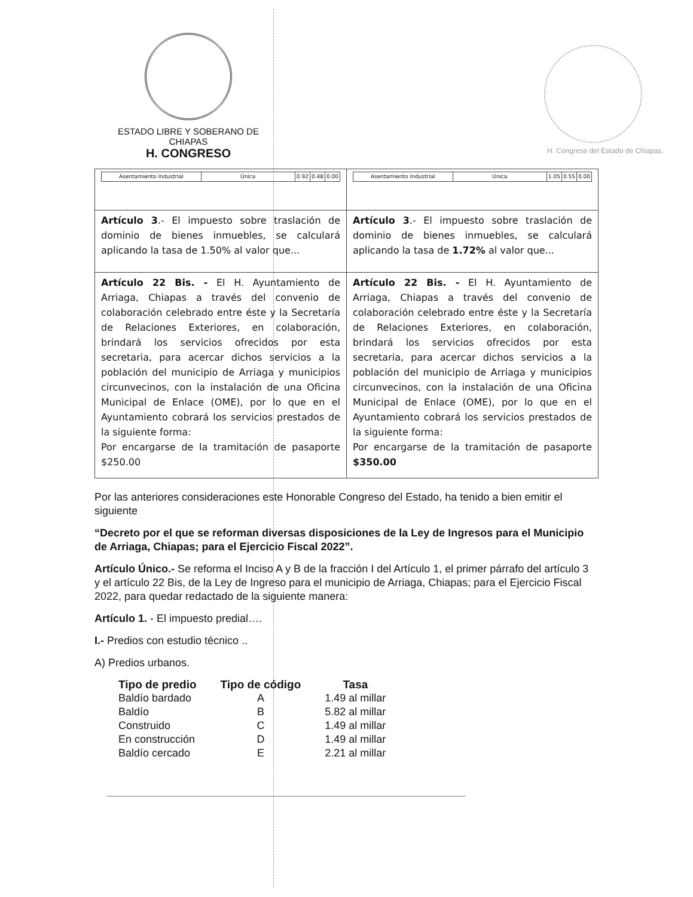ESTADO LIBRE Y SOBERANO DE CHIAPAS
H. CONGRESO
H. Congreso del Estado de Chiapas.
| / Asentamiento Industrial / Única / 0.92 / 0.48 / 0.00 / | / Asentamiento Industrial / Única / 1.05 / 0.55 / 0.00 / |
| Artículo 3 .- El impuesto sobre traslación de dominio de bienes inmuebles, se calculará aplicando la tasa de 1.50% al valor que... | Artículo 3 .- El impuesto sobre traslación de dominio de bienes inmuebles, se calculará aplicando la tasa de 1.72% al valor que... |
| Artículo 22 Bis. - El H. Ayuntamiento de Arriaga, Chiapas a través del convenio de colaboración celebrado entre éste y la Secretaría de Relaciones Exteriores, en colaboración, brindará los servicios ofrecidos por esta secretaria, para acercar dichos servicios a la población del municipio de Arriaga y municipios circunvecinos, con la instalación de una Oficina Municipal de Enlace (OME), por lo que en el Ayuntamiento cobrará los servicios prestados de la siguiente forma: Por encargarse de la tramitación de pasaporte $250.00 | Artículo 22 Bis. - El H. Ayuntamiento de Arriaga, Chiapas a través del convenio de colaboración celebrado entre éste y la Secretaría de Relaciones Exteriores, en colaboración, brindará los servicios ofrecidos por esta secretaria, para acercar dichos servicios a la población del municipio de Arriaga y municipios circunvecinos, con la instalación de una Oficina Municipal de Enlace (OME), por lo que en el Ayuntamiento cobrará los servicios prestados de la siguiente forma: Por encargarse de la tramitación de pasaporte $350.00 |
Por las anteriores consideraciones este Honorable Congreso del Estado, ha tenido a bien emitir el siguiente
“Decreto por el que se reforman diversas disposiciones de la Ley de Ingresos para el Municipio de Arriaga, Chiapas; para el Ejercicio Fiscal 2022”.
Artículo Único.- Se reforma el Inciso A y B de la fracción I del Artículo 1, el primer párrafo del artículo 3 y el artículo 22 Bis, de la Ley de Ingreso para el municipio de Arriaga, Chiapas; para el Ejercicio Fiscal 2022, para quedar redactado de la siguiente manera:
Artículo 1. - El impuesto predial….
I.- Predios con estudio técnico ..
A) Predios urbanos.
| Tipo de predio | Tipo de código | Tasa |
| --- | --- | --- |
| Baldío bardado | A | 1.49 al millar |
| Baldío | B | 5.82 al millar |
| Construido | C | 1.49 al millar |
| En construcción | D | 1.49 al millar |
| Baldío cercado | E | 2.21 al millar |